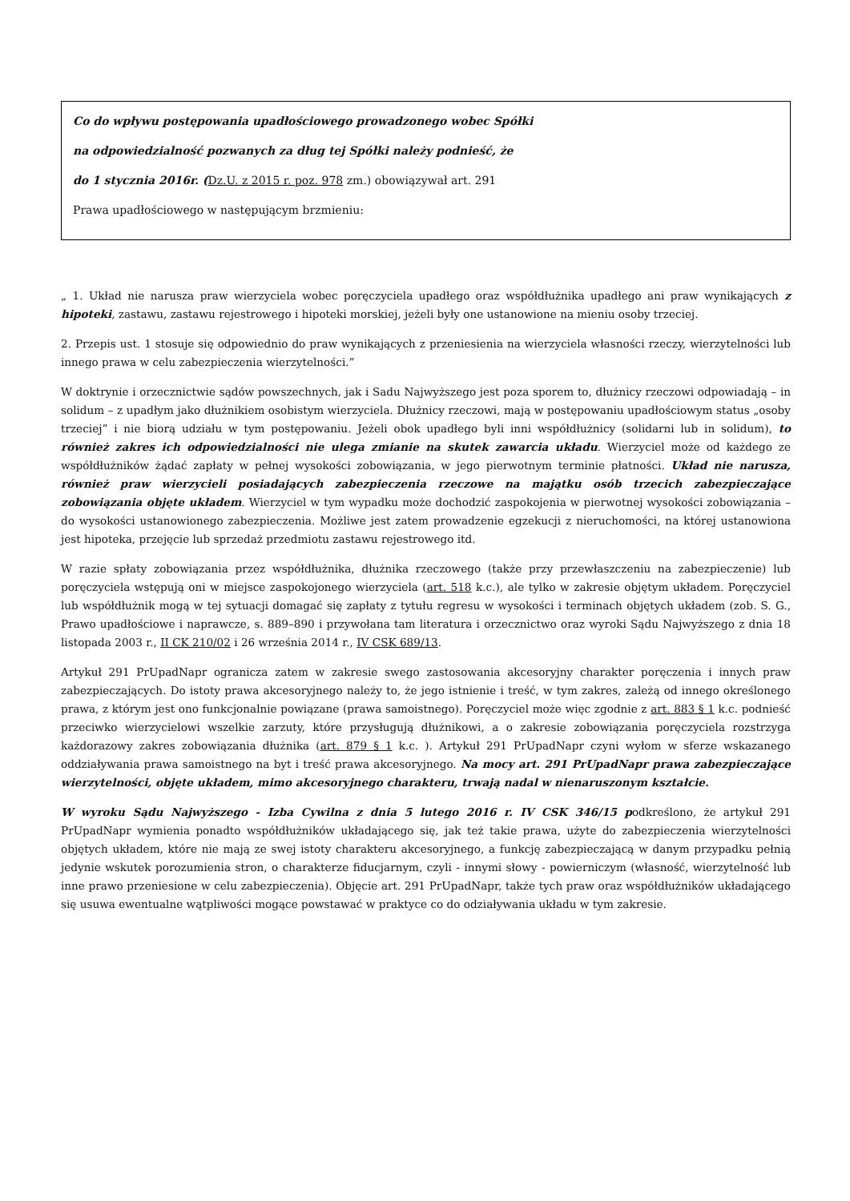Co do wpływu postępowania upadłościowego prowadzonego wobec Spółki
na odpowiedzialność pozwanych za dług tej Spółki należy podnieść, że
do 1 stycznia 2016r. (Dz.U. z 2015 r. poz. 978 zm.) obowiązywał art. 291
Prawa upadłościowego w następującym brzmieniu:
„ 1. Układ nie narusza praw wierzyciela wobec poręczyciela upadłego oraz współdłużnika upadłego ani praw wynikających z hipoteki, zastawu, zastawu rejestrowego i hipoteki morskiej, jeżeli były one ustanowione na mieniu osoby trzeciej.
2. Przepis ust. 1 stosuje się odpowiednio do praw wynikających z przeniesienia na wierzyciela własności rzeczy, wierzytelności lub innego prawa w celu zabezpieczenia wierzytelności.”
W doktrynie i orzecznictwie sądów powszechnych, jak i Sadu Najwyższego jest poza sporem to, dłużnicy rzeczowi odpowiadają – in solidum – z upadłym jako dłużnikiem osobistym wierzyciela. Dłużnicy rzeczowi, mają w postępowaniu upadłościowym status „osoby trzeciej” i nie biorą udziału w tym postępowaniu. Jeżeli obok upadłego byli inni współdłużnicy (solidarni lub in solidum), to również zakres ich odpowiedzialności nie ulega zmianie na skutek zawarcia układu. Wierzyciel może od każdego ze współdłużników żądać zapłaty w pełnej wysokości zobowiązania, w jego pierwotnym terminie płatności. Układ nie narusza, również praw wierzycieli posiadających zabezpieczenia rzeczowe na majątku osób trzecich zabezpieczające zobowiązania objęte układem. Wierzyciel w tym wypadku może dochodzić zaspokojenia w pierwotnej wysokości zobowiązania – do wysokości ustanowionego zabezpieczenia. Możliwe jest zatem prowadzenie egzekucji z nieruchomości, na której ustanowiona jest hipoteka, przejęcie lub sprzedaż przedmiotu zastawu rejestrowego itd.
W razie spłaty zobowiązania przez współdłużnika, dłużnika rzeczowego (także przy przewłaszczeniu na zabezpieczenie) lub poręczyciela wstępują oni w miejsce zaspokojonego wierzyciela (art. 518 k.c.), ale tylko w zakresie objętym układem. Poręczyciel lub współdłużnik mogą w tej sytuacji domagać się zapłaty z tytułu regresu w wysokości i terminach objętych układem (zob. S. G., Prawo upadłościowe i naprawcze, s. 889–890 i przywołana tam literatura i orzecznictwo oraz wyroki Sądu Najwyższego z dnia 18 listopada 2003 r., II CK 210/02 i 26 września 2014 r., IV CSK 689/13.
Artykuł 291 PrUpadNapr ogranicza zatem w zakresie swego zastosowania akcesoryjny charakter poręczenia i innych praw zabezpieczających. Do istoty prawa akcesoryjnego należy to, że jego istnienie i treść, w tym zakres, zależą od innego określonego prawa, z którym jest ono funkcjonalnie powiązane (prawa samoistnego). Poręczyciel może więc zgodnie z art. 883 § 1 k.c. podnieść przeciwko wierzycielowi wszelkie zarzuty, które przysługują dłużnikowi, a o zakresie zobowiązania poręczyciela rozstrzyga każdorazowy zakres zobowiązania dłużnika (art. 879 § 1 k.c. ). Artykuł 291 PrUpadNapr czyni wyłom w sferze wskazanego oddziaływania prawa samoistnego na byt i treść prawa akcesoryjnego. Na mocy art. 291 PrUpadNapr prawa zabezpieczające wierzytelności, objęte układem, mimo akcesoryjnego charakteru, trwają nadal w nienaruszonym kształcie.
W wyroku Sądu Najwyższego - Izba Cywilna z dnia 5 lutego 2016 r. IV CSK 346/15 podkreślono, że artykuł 291 PrUpadNapr wymienia ponadto współdłużników układającego się, jak też takie prawa, użyte do zabezpieczenia wierzytelności objętych układem, które nie mają ze swej istoty charakteru akcesoryjnego, a funkcję zabezpieczającą w danym przypadku pełnią jedynie wskutek porozumienia stron, o charakterze fiducjarnym, czyli - innymi słowy - powierniczym (własność, wierzytelność lub inne prawo przeniesione w celu zabezpieczenia). Objęcie art. 291 PrUpadNapr, także tych praw oraz współdłużników układającego się usuwa ewentualne wątpliwości mogące powstawać w praktyce co do odziaływania układu w tym zakresie.